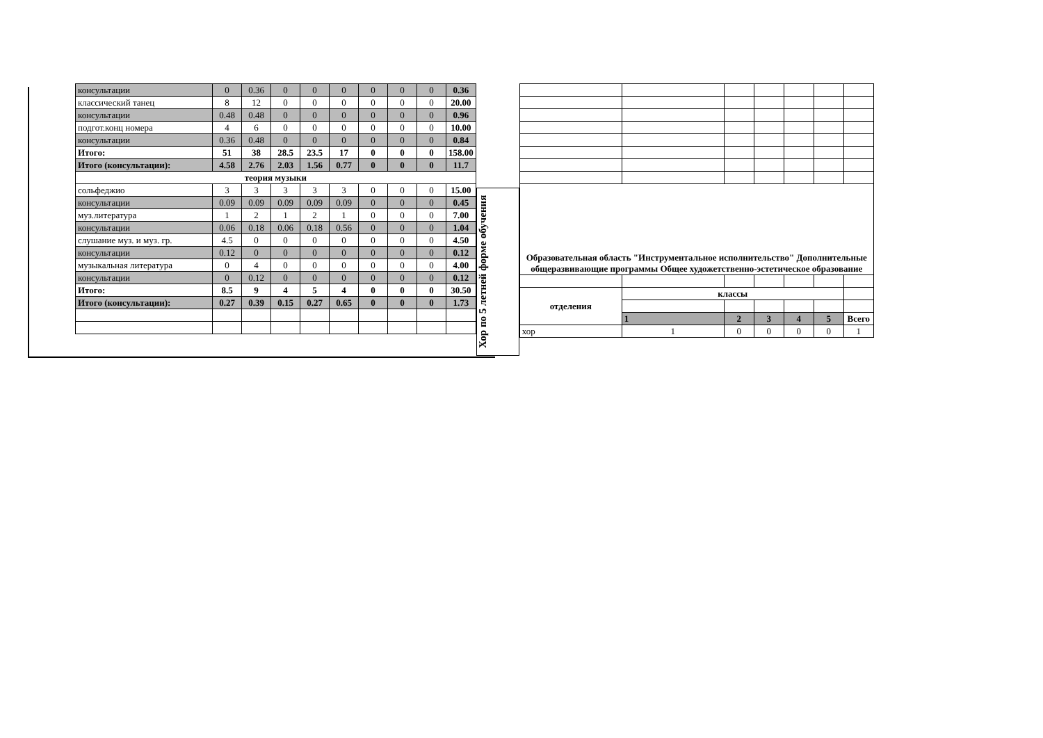| консультации | 0 | 0.36 | 0 | 0 | 0 | 0 | 0 | 0 | 0.36 |
| классический танец | 8 | 12 | 0 | 0 | 0 | 0 | 0 | 0 | 20.00 |
| консультации | 0.48 | 0.48 | 0 | 0 | 0 | 0 | 0 | 0 | 0.96 |
| подгот.конц номера | 4 | 6 | 0 | 0 | 0 | 0 | 0 | 0 | 10.00 |
| консультации | 0.36 | 0.48 | 0 | 0 | 0 | 0 | 0 | 0 | 0.84 |
| Итого: | 51 | 38 | 28.5 | 23.5 | 17 | 0 | 0 | 0 | 158.00 |
| Итого (консультации): | 4.58 | 2.76 | 2.03 | 1.56 | 0.77 | 0 | 0 | 0 | 11.7 |
| теория музыки | | | | | | | | | |
| сольфеджио | 3 | 3 | 3 | 3 | 3 | 0 | 0 | 0 | 15.00 |
| консультации | 0.09 | 0.09 | 0.09 | 0.09 | 0.09 | 0 | 0 | 0 | 0.45 |
| муз.литература | 1 | 2 | 1 | 2 | 1 | 0 | 0 | 0 | 7.00 |
| консультации | 0.06 | 0.18 | 0.06 | 0.18 | 0.56 | 0 | 0 | 0 | 1.04 |
| слушание муз. и муз. гр. | 4.5 | 0 | 0 | 0 | 0 | 0 | 0 | 0 | 4.50 |
| консультации | 0.12 | 0 | 0 | 0 | 0 | 0 | 0 | 0 | 0.12 |
| музыкальная литература | 0 | 4 | 0 | 0 | 0 | 0 | 0 | 0 | 4.00 |
| консультации | 0 | 0.12 | 0 | 0 | 0 | 0 | 0 | 0 | 0.12 |
| Итого: | 8.5 | 9 | 4 | 5 | 4 | 0 | 0 | 0 | 30.50 |
| Итого (консультации): | 0.27 | 0.39 | 0.15 | 0.27 | 0.65 | 0 | 0 | 0 | 1.73 |
Хор по 5 летней форме обучения
| Образовательная область "Инструментальное исполнительство" Дополнительные общеразвивающие программы Общее художетственно-эстетическое образование | | | | | | |
| --- | --- | --- | --- | --- | --- | --- |
| отделения | классы | | | | | |
| | 1 | 2 | 3 | 4 | 5 | Всего |
| хор | 1 | 0 | 0 | 0 | 0 | 1 |